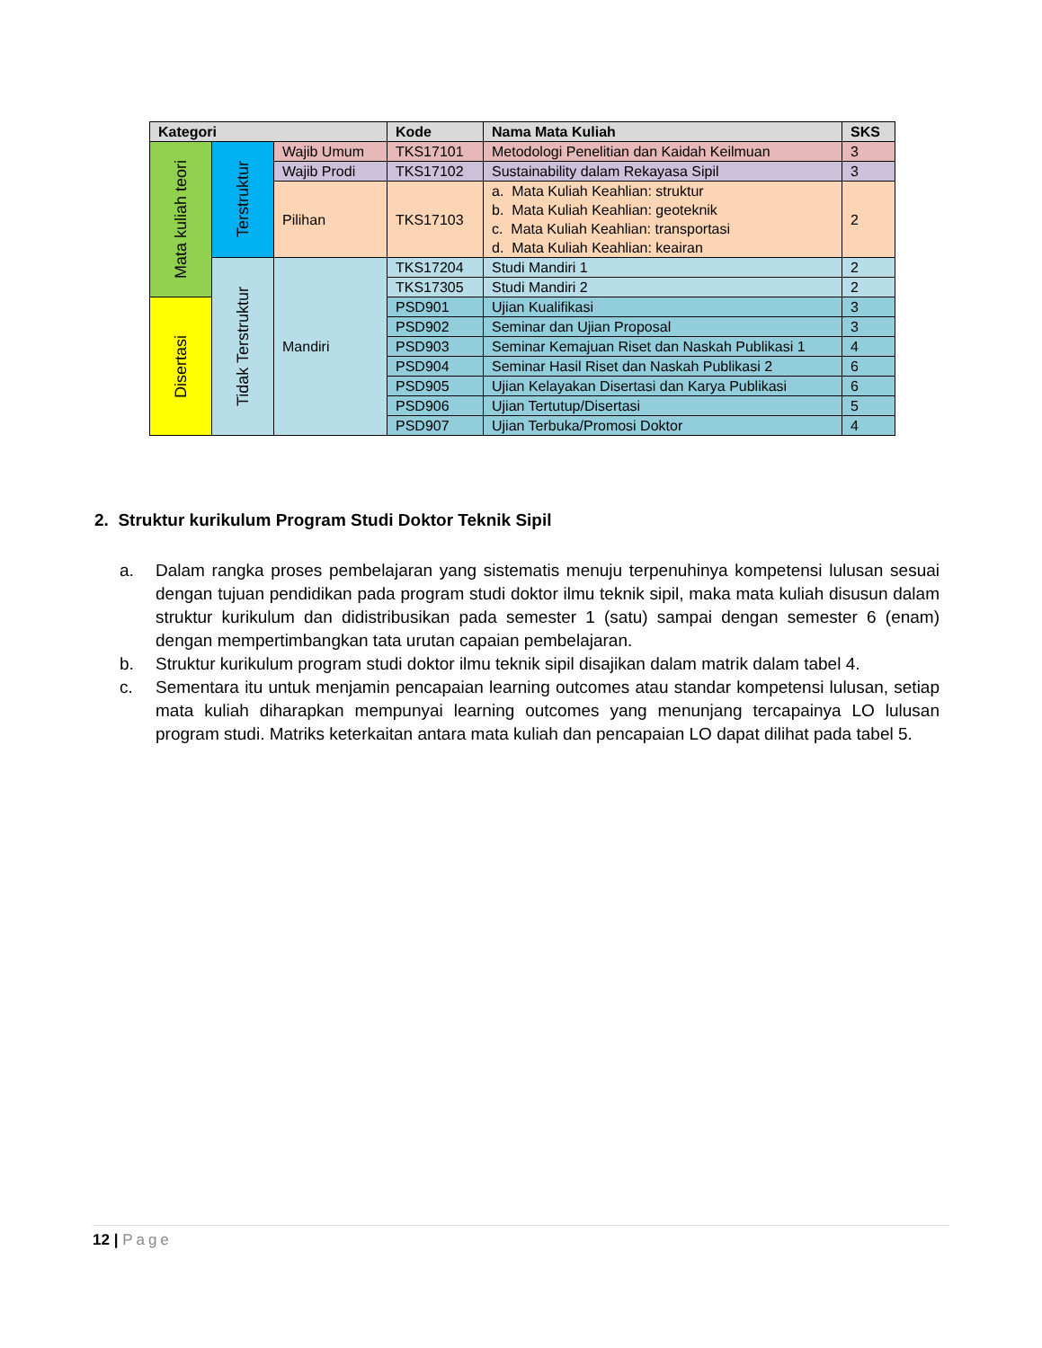| Kategori | | | Kode | Nama Mata Kuliah | SKS |
| --- | --- | --- | --- | --- | --- |
| Mata kuliah teori | Terstruktur | Wajib Umum | TKS17101 | Metodologi Penelitian dan Kaidah Keilmuan | 3 |
| | | Wajib Prodi | TKS17102 | Sustainability dalam Rekayasa Sipil | 3 |
| | | Pilihan | TKS17103 | a. Mata Kuliah Keahlian: struktur b. Mata Kuliah Keahlian: geoteknik c. Mata Kuliah Keahlian: transportasi d. Mata Kuliah Keahlian: keairan | 2 |
| | Tidak Terstruktur | Mandiri | TKS17204 | Studi Mandiri 1 | 2 |
| | | | TKS17305 | Studi Mandiri 2 | 2 |
| Disertasi | | | PSD901 | Ujian Kualifikasi | 3 |
| | | | PSD902 | Seminar dan Ujian Proposal | 3 |
| | | | PSD903 | Seminar Kemajuan Riset dan Naskah Publikasi 1 | 4 |
| | | | PSD904 | Seminar Hasil Riset dan Naskah Publikasi 2 | 6 |
| | | | PSD905 | Ujian Kelayakan Disertasi dan Karya Publikasi | 6 |
| | | | PSD906 | Ujian Tertutup/Disertasi | 5 |
| | | | PSD907 | Ujian Terbuka/Promosi Doktor | 4 |
2. Struktur kurikulum Program Studi Doktor Teknik Sipil
a. Dalam rangka proses pembelajaran yang sistematis menuju terpenuhinya kompetensi lulusan sesuai dengan tujuan pendidikan pada program studi doktor ilmu teknik sipil, maka mata kuliah disusun dalam struktur kurikulum dan didistribusikan pada semester 1 (satu) sampai dengan semester 6 (enam) dengan mempertimbangkan tata urutan capaian pembelajaran.
b. Struktur kurikulum program studi doktor ilmu teknik sipil disajikan dalam matrik dalam tabel 4.
c. Sementara itu untuk menjamin pencapaian learning outcomes atau standar kompetensi lulusan, setiap mata kuliah diharapkan mempunyai learning outcomes yang menunjang tercapainya LO lulusan program studi. Matriks keterkaitan antara mata kuliah dan pencapaian LO dapat dilihat pada tabel 5.
12 | Page